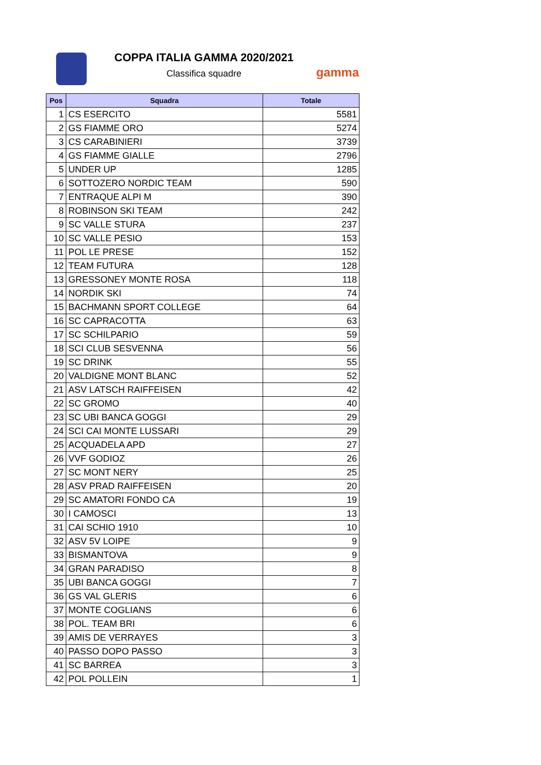COPPA ITALIA GAMMA 2020/2021
Classifica squadre
gamma
| Pos | Squadra | Totale |
| --- | --- | --- |
| 1 | CS ESERCITO | 5581 |
| 2 | GS FIAMME ORO | 5274 |
| 3 | CS CARABINIERI | 3739 |
| 4 | GS FIAMME GIALLE | 2796 |
| 5 | UNDER UP | 1285 |
| 6 | SOTTOZERO NORDIC TEAM | 590 |
| 7 | ENTRAQUE ALPI M | 390 |
| 8 | ROBINSON SKI TEAM | 242 |
| 9 | SC VALLE STURA | 237 |
| 10 | SC VALLE PESIO | 153 |
| 11 | POL LE PRESE | 152 |
| 12 | TEAM FUTURA | 128 |
| 13 | GRESSONEY MONTE ROSA | 118 |
| 14 | NORDIK SKI | 74 |
| 15 | BACHMANN SPORT COLLEGE | 64 |
| 16 | SC CAPRACOTTA | 63 |
| 17 | SC SCHILPARIO | 59 |
| 18 | SCI CLUB SESVENNA | 56 |
| 19 | SC DRINK | 55 |
| 20 | VALDIGNE MONT BLANC | 52 |
| 21 | ASV LATSCH RAIFFEISEN | 42 |
| 22 | SC GROMO | 40 |
| 23 | SC UBI BANCA GOGGI | 29 |
| 24 | SCI CAI MONTE LUSSARI | 29 |
| 25 | ACQUADELA APD | 27 |
| 26 | VVF GODIOZ | 26 |
| 27 | SC MONT NERY | 25 |
| 28 | ASV PRAD RAIFFEISEN | 20 |
| 29 | SC AMATORI FONDO CA | 19 |
| 30 | I CAMOSCI | 13 |
| 31 | CAI SCHIO 1910 | 10 |
| 32 | ASV 5V LOIPE | 9 |
| 33 | BISMANTOVA | 9 |
| 34 | GRAN PARADISO | 8 |
| 35 | UBI BANCA GOGGI | 7 |
| 36 | GS VAL GLERIS | 6 |
| 37 | MONTE COGLIANS | 6 |
| 38 | POL. TEAM BRI | 6 |
| 39 | AMIS DE VERRAYES | 3 |
| 40 | PASSO DOPO PASSO | 3 |
| 41 | SC BARREA | 3 |
| 42 | POL POLLEIN | 1 |